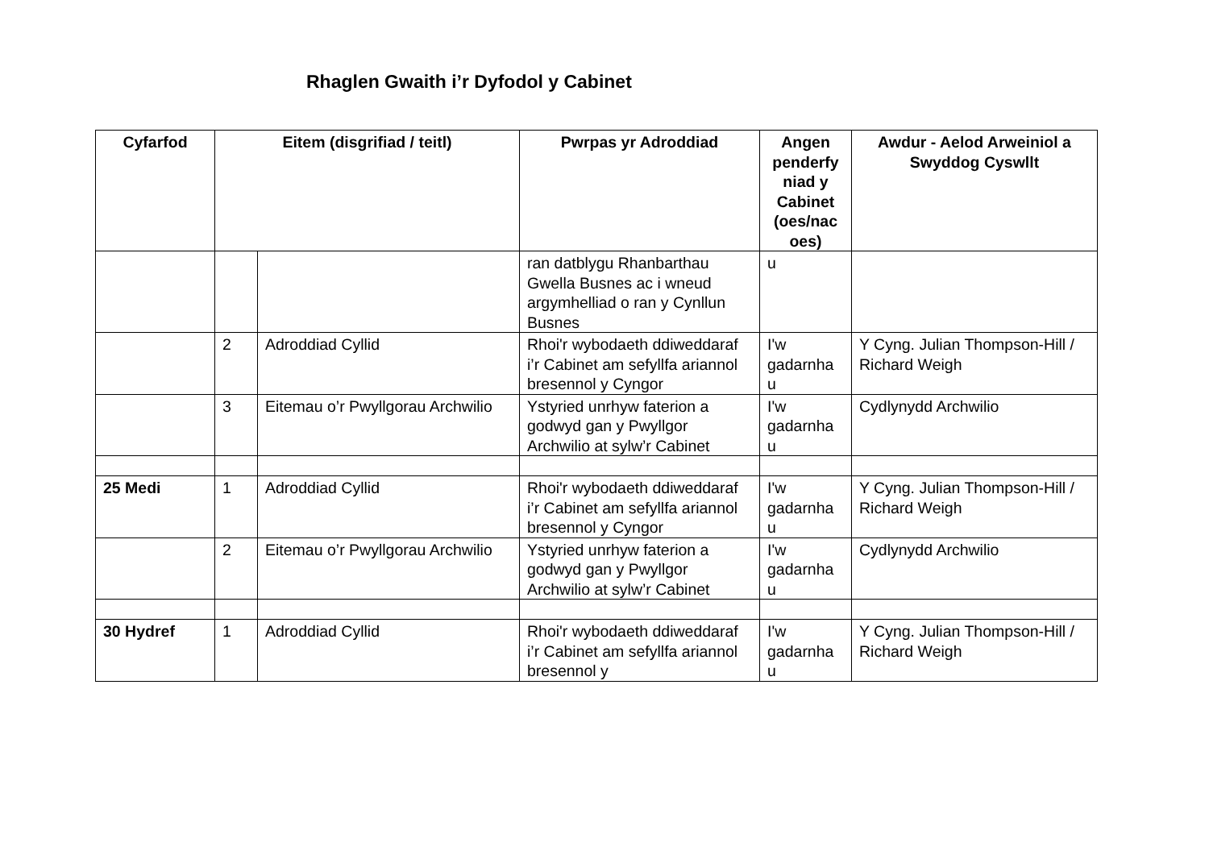Rhaglen Gwaith i’r Dyfodol y Cabinet
| Cyfarfod | Eitem (disgrifiad / teitl) | | Pwrpas yr Adroddiad | Angen penderfy niad y Cabinet (oes/nac oes) | Awdur - Aelod Arweiniol a Swyddog Cyswllt |
| --- | --- | --- | --- | --- | --- |
| | | | ran datblygu Rhanbarthau Gwella Busnes ac i wneud argymhelliad o ran y Cynllun Busnes | u | |
| | 2 | Adroddiad Cyllid | Rhoi'r wybodaeth ddiweddaraf i’r Cabinet am sefyllfa ariannol bresennol y Cyngor | I'w gadarnha u | Y Cyng. Julian Thompson-Hill / Richard Weigh |
| | 3 | Eitemau o’r Pwyllgorau Archwilio | Ystyried unrhyw faterion a godwyd gan y Pwyllgor Archwilio at sylw’r Cabinet | I'w gadarnha u | Cydlynydd Archwilio |
| 25 Medi | 1 | Adroddiad Cyllid | Rhoi'r wybodaeth ddiweddaraf i’r Cabinet am sefyllfa ariannol bresennol y Cyngor | I'w gadarnha u | Y Cyng. Julian Thompson-Hill / Richard Weigh |
| | 2 | Eitemau o’r Pwyllgorau Archwilio | Ystyried unrhyw faterion a godwyd gan y Pwyllgor Archwilio at sylw’r Cabinet | I'w gadarnha u | Cydlynydd Archwilio |
| 30 Hydref | 1 | Adroddiad Cyllid | Rhoi'r wybodaeth ddiweddaraf i’r Cabinet am sefyllfa ariannol bresennol y | I'w gadarnha u | Y Cyng. Julian Thompson-Hill / Richard Weigh |